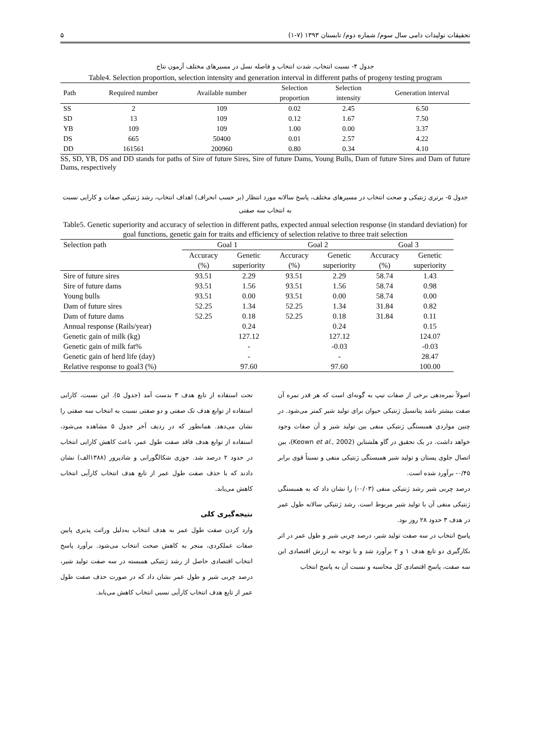تحقیقات تولیدات دامی سال سوم/ شماره دوم/ تابستان ۱۳۹۳ (۷-۱) ۵
جدول ۴- نسبت انتخاب، شدت انتخاب و فاصله نسل در مسیرهای مختلف آزمون نتاج
Table4. Selection proportion, selection intensity and generation interval in different paths of progeny testing program
| Path | Required number | Available number | Selection proportion | Selection intensity | Generation interval |
| --- | --- | --- | --- | --- | --- |
| SS | 2 | 109 | 0.02 | 2.45 | 6.50 |
| SD | 13 | 109 | 0.12 | 1.67 | 7.50 |
| YB | 109 | 109 | 1.00 | 0.00 | 3.37 |
| DS | 665 | 50400 | 0.01 | 2.57 | 4.22 |
| DD | 161561 | 200960 | 0.80 | 0.34 | 4.10 |
SS, SD, YB, DS and DD stands for paths of Sire of future Sires, Sire of future Dams, Young Bulls, Dam of future Sires and Dam of future Dams, respectively
جدول ۵- برتری ژنتیکی و صحت انتخاب در مسیرهای مختلف، پاسخ سالانه مورد انتظار (بر حسب انحراف) اهداف انتخاب، رشد ژنتیکی صفات و کارایی نسبت به انتخاب سه صفتی
Table5. Genetic superiority and accuracy of selection in different paths, expected annual selection response (in standard deviation) for goal functions, genetic gain for traits and efficiency of selection relative to three trait selection
| Selection path | Goal 1 | | Goal 2 | | Goal 3 | |
| --- | --- | --- | --- | --- | --- | --- |
| | Accuracy | Genetic | Accuracy | Genetic | Accuracy | Genetic |
| | (%) | superiority | (%) | superiority | (%) | superiority |
| Sire of future sires | 93.51 | 2.29 | 93.51 | 2.29 | 58.74 | 1.43 |
| Sire of future dams | 93.51 | 1.56 | 93.51 | 1.56 | 58.74 | 0.98 |
| Young bulls | 93.51 | 0.00 | 93.51 | 0.00 | 58.74 | 0.00 |
| Dam of future sires | 52.25 | 1.34 | 52.25 | 1.34 | 31.84 | 0.82 |
| Dam of future dams | 52.25 | 0.18 | 52.25 | 0.18 | 31.84 | 0.11 |
| Annual response (Rails/year) | | 0.24 | | 0.24 | | 0.15 |
| Genetic gain of milk (kg) | | 127.12 | | 127.12 | | 124.07 |
| Genetic gain of milk fat% | | - | | -0.03 | | -0.03 |
| Genetic gain of herd life (day) | | - | | - | | 28.47 |
| Relative response to goal3 (%) | | 97.60 | | 97.60 | | 100.00 |
اصولاً نمره‌دهی برخی از صفات تیپ به گونه‌ای است که هر قدر نمره آن صفت بیشتر باشد پتانسیل ژنتیکی حیوان برای تولید شیر کمتر می‌شود. در چنین مواردی همبستگی ژنتیکی منفی بین تولید شیر و آن صفات وجود خواهد داشت. در یک تحقیق در گاو هلشتاین (Keown et al., 2002)، بین اتصال جلوی پستان و تولید شیر همبستگی ژنتیکی منفی و نسبتاً قوی برابر ۰/۴۵- برآورد شده است.
درصد چربی شیر رشد ژنتیکی منفی (۰/۰۳-) را نشان داد که به همبستگی ژنتیکی منفی آن با تولید شیر مربوط است. رشد ژنتیکی سالانه طول عمر در هدف ۳ حدود ۲۸ روز بود.
پاسخ انتخاب در سه صفت تولید شیر، درصد چربی شیر و طول عمر در اثر بکارگیری دو تابع هدف ۱ و ۲ برآورد شد و با توجه به ارزش اقتصادی این سه صفت، پاسخ اقتصادی کل محاسبه و نسبت آن به پاسخ انتخاب
تحت استفاده از تابع هدف ۳ بدست آمد (جدول ۵). این نسبت، کارایی استفاده از توابع هدف تک صفتی و دو صفتی نسبت به انتخاب سه صفتی را نشان می‌دهد. همانطور که در ردیف آخر جدول ۵ مشاهده می‌شود، استفاده از توابع هدف فاقد صفت طول عمر، باعث کاهش کارایی انتخاب در حدود ۲ درصد شد. جوزی شکالگورابی و شادپرور (۱۳۸۸الف) نشان دادند که با حذف صفت طول عمر از تابع هدف انتخاب کارآیی انتخاب کاهش می‌یابد.
نتیجه‌گیری کلی
وارد کردن صفت طول عمر به هدف انتخاب به‌دلیل وراثت پذیری پایین صفات عملکردی، منجر به کاهش صحت انتخاب می‌شود. برآورد پاسخ انتخاب اقتصادی حاصل از رشد ژنتیکی همبسته در سه صفت تولید شیر، درصد چربی شیر و طول عمر نشان داد که در صورت حذف صفت طول عمر از تابع هدف انتخاب کارآیی نسبی انتخاب کاهش می‌یابد.